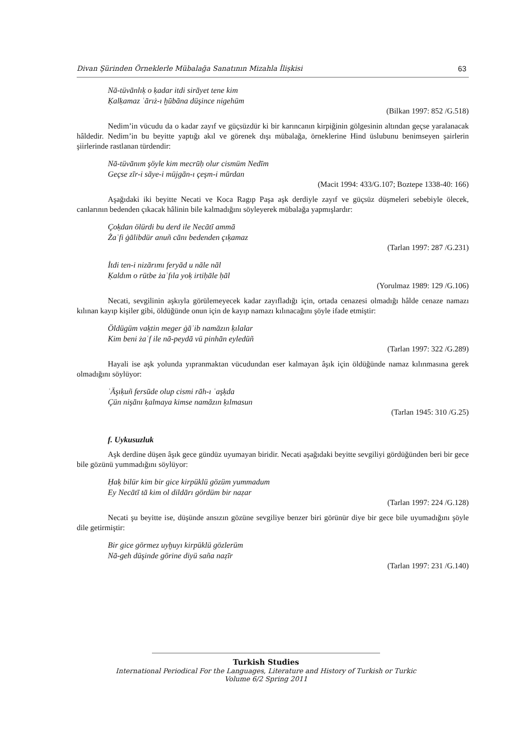Divan Şürinden Örneklerle Mübalağa Sanatının Mizahla İlişkisi 63
Nā-tüvānlıḳ o ḳadar itdi sirāyet tene kim
Ḳalḳamaz ʿārıż-ı ḫūbāna düşince nigehüm
(Bilkan 1997: 852 /G.518)
Nedim’in vücudu da o kadar zayıf ve güçsüzdür ki bir karıncanın kirpiğinin gölgesinin altından geçse yaralanacak hâldedir. Nedim’in bu beyitte yaptığı akıl ve görenek dışı mübalağa, örneklerine Hind üslubunu benimseyen şairlerin şiirlerinde rastlanan türdendir:
Nā-tüvānım şöyle kim mecrūḥ olur cismüm Nedīm
Geçse zīr-i sāye-i müjgān-ı çeşm-i mūrdan
(Macit 1994: 433/G.107; Boztepe 1338-40: 166)
Aşağıdaki iki beyitte Necati ve Koca Ragıp Paşa aşk derdiyle zayıf ve güçsüz düşmeleri sebebiyle ölecek, canlarının bedenden çıkacak hâlinin bile kalmadığını söyleyerek mübalağa yapmışlardır:
Çoḳdan ölürdi bu derd ile Necātī ammā
Żaʿfi ġālibdür anuñ cānı bedenden çıḳamaz
(Tarlan 1997: 287 /G.231)
İtdi ten-i nizārımı feryād u nāle nāl
Ḳaldım o rütbe żaʿfıla yoḳ irtiḥāle ḥāl
(Yorulmaz 1989: 129 /G.106)
Necati, sevgilinin aşkıyla görülemeyecek kadar zayıfladığı için, ortada cenazesi olmadığı hâlde cenaze namazı kılınan kayıp kişiler gibi, öldüğünde onun için de kayıp namazı kılınacağını şöyle ifade etmiştir:
Öldügüm vaḳtin meger ġāʾib namāzın ḳılalar
Kim beni żaʿf ile nā-peydā vü pinhān eyledüñ
(Tarlan 1997: 322 /G.289)
Hayali ise aşk yolunda yıpranmaktan vücudundan eser kalmayan âşık için öldüğünde namaz kılınmasına gerek olmadığını söylüyor:
ʿĀşıḳuñ fersūde olup cismi rāh-ı ʿaşḳda
Çün nişānı ḳalmaya kimse namāzın ḳılmasun
(Tarlan 1945: 310 /G.25)
f. Uykusuzluk
Aşk derdine düşen âşık gece gündüz uyumayan biridir. Necati aşağıdaki beyitte sevgiliyi gördüğünden beri bir gece bile gözünü yummadığını söylüyor:
Ḥaḳ bilür kim bir gice kirpüklü gözüm yummadum
Ey Necātī tā kim ol dildārı gördüm bir naẓar
(Tarlan 1997: 224 /G.128)
Necati şu beyitte ise, düşünde ansızın gözüne sevgiliye benzer biri görünür diye bir gece bile uyumadığını şöyle dile getirmiştir:
Bir gice görmez uyḫuyı kirpüklü gözlerüm
Nā-geh düşinde görine diyü saña naẓīr
(Tarlan 1997: 231 /G.140)
Turkish Studies
International Periodical For the Languages, Literature and History of Turkish or Turkic
Volume 6/2 Spring 2011